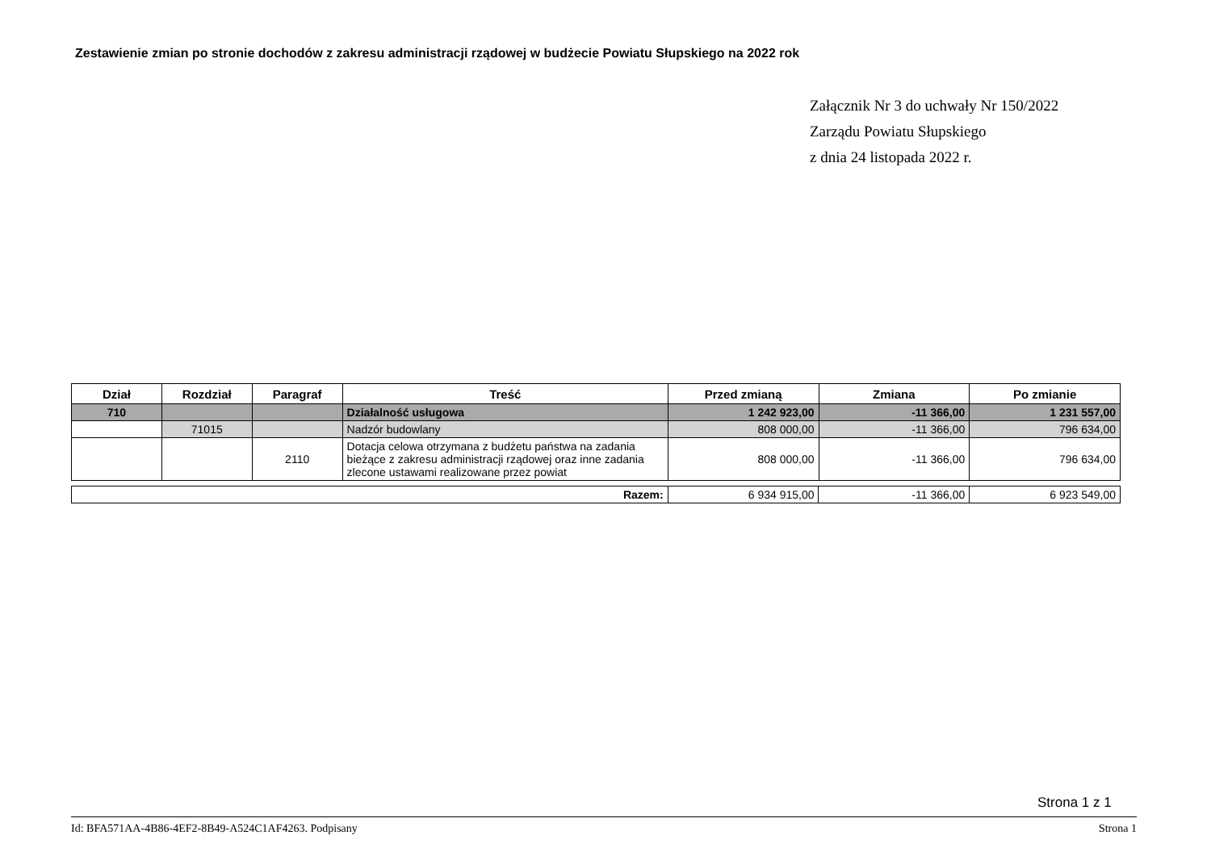Zestawienie zmian po stronie dochodów z zakresu administracji rządowej w budżecie Powiatu Słupskiego na 2022 rok
Załącznik Nr 3 do uchwały Nr 150/2022
Zarządu Powiatu Słupskiego
z dnia 24 listopada 2022 r.
| Dział | Rozdział | Paragraf | Treść | Przed zmianą | Zmiana | Po zmianie |
| --- | --- | --- | --- | --- | --- | --- |
| 710 | | | Działalność usługowa | 1 242 923,00 | -11 366,00 | 1 231 557,00 |
| | 71015 | | Nadzór budowlany | 808 000,00 | -11 366,00 | 796 634,00 |
| | | 2110 | Dotacja celowa otrzymana z budżetu państwa na zadania bieżące z zakresu administracji rządowej oraz inne zadania zlecone ustawami realizowane przez powiat | 808 000,00 | -11 366,00 | 796 634,00 |
| Razem: | 6 934 915,00 | -11 366,00 | 6 923 549,00 |
Strona 1 z 1
Id: BFA571AA-4B86-4EF2-8B49-A524C1AF4263. Podpisany Strona 1